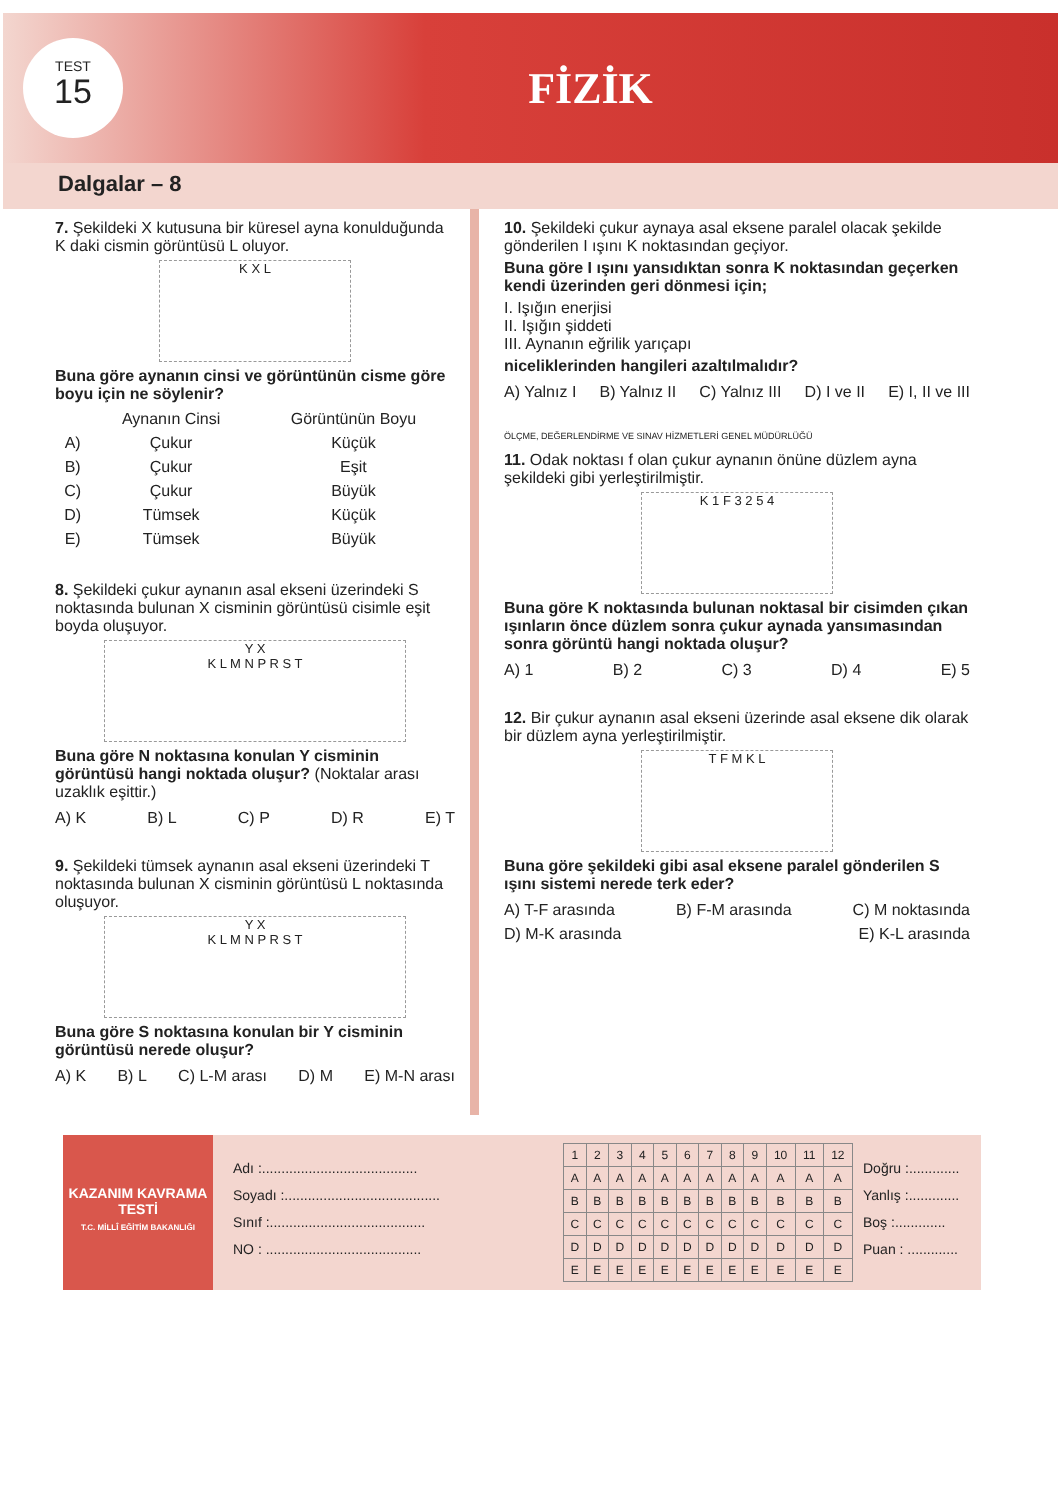TEST
15
FİZİK
Dalgalar – 8
7. Şekildeki X kutusuna bir küresel ayna konulduğunda K daki cismin görüntüsü L oluyor.
K X L
Buna göre aynanın cinsi ve görüntünün cisme göre boyu için ne söylenir?
| | Aynanın Cinsi | Görüntünün Boyu |
| --- | --- | --- |
| A) | Çukur | Küçük |
| B) | Çukur | Eşit |
| C) | Çukur | Büyük |
| D) | Tümsek | Küçük |
| E) | Tümsek | Büyük |
8. Şekildeki çukur aynanın asal ekseni üzerindeki S noktasında bulunan X cisminin görüntüsü cisimle eşit boyda oluşuyor.
Y X
K L M N P R S T
Buna göre N noktasına konulan Y cisminin görüntüsü hangi noktada oluşur? (Noktalar arası uzaklık eşittir.)
A) K B) L C) P D) R E) T
9. Şekildeki tümsek aynanın asal ekseni üzerindeki T noktasında bulunan X cisminin görüntüsü L noktasında oluşuyor.
Y X
K L M N P R S T
Buna göre S noktasına konulan bir Y cisminin görüntüsü nerede oluşur?
A) K B) L C) L-M arası D) M E) M-N arası
10. Şekildeki çukur aynaya asal eksene paralel olacak şekilde gönderilen I ışını K noktasından geçiyor.
Buna göre I ışını yansıdıktan sonra K noktasından geçerken kendi üzerinden geri dönmesi için;
I. Işığın enerjisi
II. Işığın şiddeti
III. Aynanın eğrilik yarıçapı
niceliklerinden hangileri azaltılmalıdır?
A) Yalnız I B) Yalnız II C) Yalnız III D) I ve II E) I, II ve III
ÖLÇME, DEĞERLENDİRME VE SINAV HİZMETLERİ GENEL MÜDÜRLÜĞÜ
11. Odak noktası f olan çukur aynanın önüne düzlem ayna şekildeki gibi yerleştirilmiştir.
K 1 F 3 2 5 4
Buna göre K noktasında bulunan noktasal bir cisimden çıkan ışınların önce düzlem sonra çukur aynada yansımasından sonra görüntü hangi noktada oluşur?
A) 1 B) 2 C) 3 D) 4 E) 5
12. Bir çukur aynanın asal ekseni üzerinde asal eksene dik olarak bir düzlem ayna yerleştirilmiştir.
T F M K L
Buna göre şekildeki gibi asal eksene paralel gönderilen S ışını sistemi nerede terk eder?
A) T-F arasında B) F-M arasında C) M noktasında D) M-K arasında E) K-L arasında
KAZANIM KAVRAMA TESTİ
T.C. MİLLÎ EĞİTİM BAKANLIĞI
Adı :........................................
Soyadı :........................................
Sınıf :........................................
NO : ........................................
| 1 | 2 | 3 | 4 | 5 | 6 | 7 | 8 | 9 | 10 | 11 | 12 |
| A | A | A | A | A | A | A | A | A | A | A | A |
| B | B | B | B | B | B | B | B | B | B | B | B |
| C | C | C | C | C | C | C | C | C | C | C | C |
| D | D | D | D | D | D | D | D | D | D | D | D |
| E | E | E | E | E | E | E | E | E | E | E | E |
Doğru :.............
Yanlış :.............
Boş :.............
Puan : .............